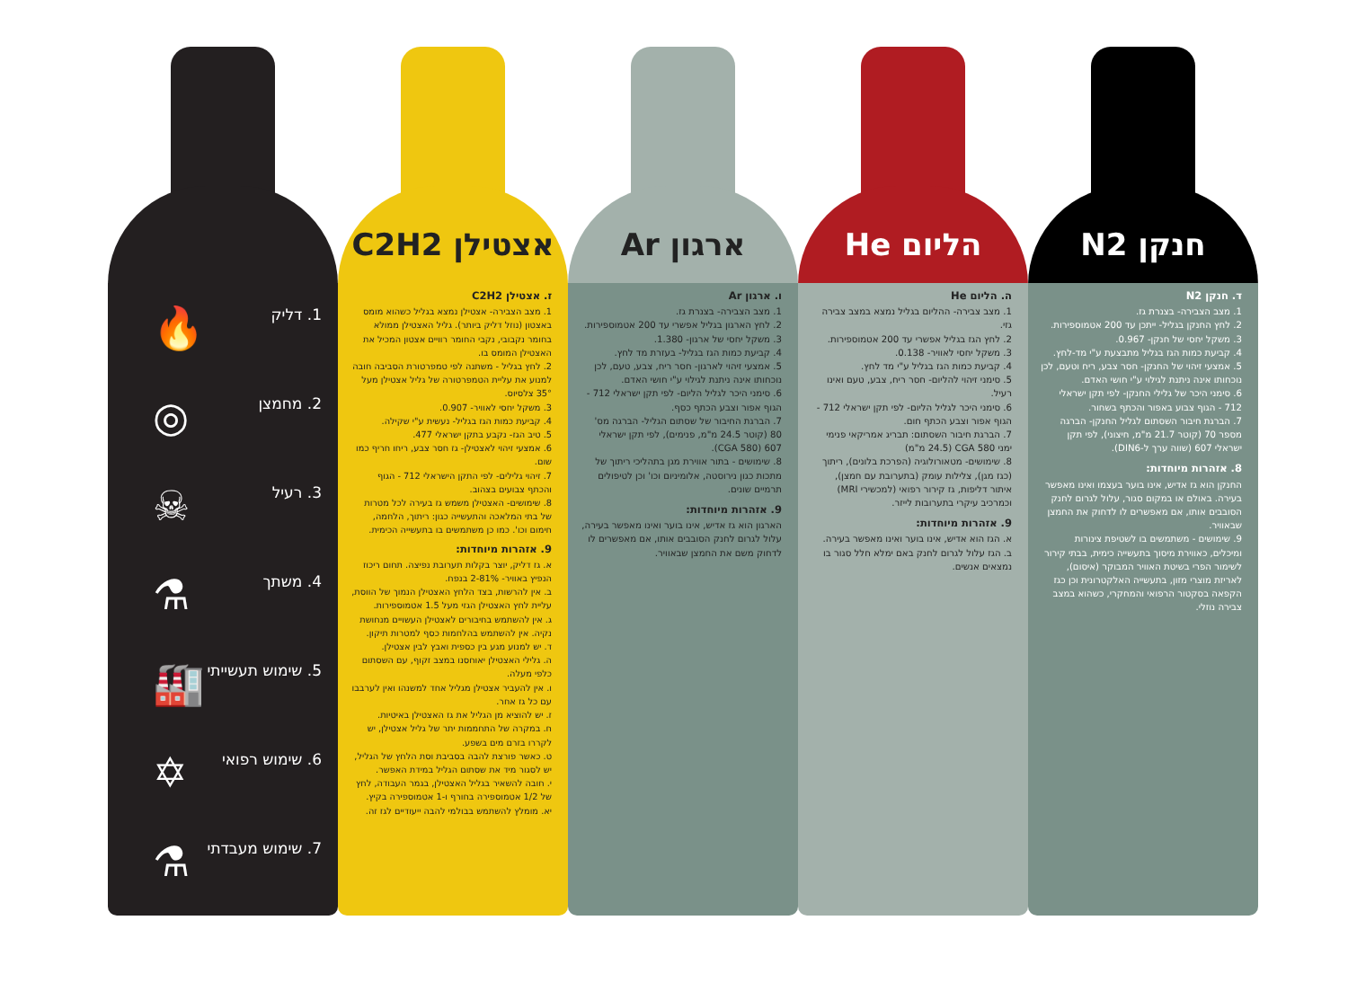חנקן N2
ד. חנקן N2
1. מצב הצבירה- בצנרת גז.
2. לחץ החנקן בגליל- ייתכן עד 200 אטמוספירות.
3. משקל יחסי של חנקן- 0.967.
4. קביעת כמות הגז בגליל מתבצעת ע"י מד-לחץ.
5. אמצעי זיהוי של החנקן- חסר צבע, ריח וטעם, לכן נוכחותו אינה ניתנת לגילוי ע"י חושי האדם.
6. סימני היכר של גלילי החנקן- לפי תקן ישראלי 712 - הגוף צבוע באפור והכתף בשחור.
7. הברגת חיבור השסתום לגליל החנקן- הברגה מספר 70 (קוטר 21.7 מ"מ, חיצוני), לפי תקן ישראלי 607 (שווה ערך ל-DIN6).
8. אזהרות מיוחדות:
החנקן הוא גז אדיש, אינו בוער בעצמו ואינו מאפשר בעירה. באולם או במקום סגור, עלול לגרום לחנק הסובבים אותו, אם מאפשרים לו לדחוק את החמצן שבאוויר.
9. שימושים - משתמשים בו לשטיפת צינורות ומיכלים, כאווירת מיסוך בתעשייה כימית, בבתי קירור לשימור הפרי בשיטת האוויר המבוקר (איסום), לאריזת מוצרי מזון, בתעשייה האלקטרונית וכן כגז הקפאה בסקטור הרפואי והמחקרי, כשהוא במצב צבירה נוזלי.
הליום He
ה. הליום He
1. מצב צבירה- ההליום בגליל נמצא במצב צבירה גזי.
2. לחץ הגז בגליל אפשרי עד 200 אטמוספירות.
3. משקל יחסי לאוויר- 0.138.
4. קביעת כמות הגז בגליל ע"י מד לחץ.
5. סימני זיהוי להליום- חסר ריח, צבע, טעם ואינו רעיל.
6. סימני היכר לגליל הליום- לפי תקן ישראלי 712 - הגוף אפור וצבע הכתף חום.
7. הברגת חיבור השסתום: תבריג אמריקאי פנימי ימני CGA 580 (24.5 מ"מ)
8. שימושים- מטאורולוגיה (הפרכת בלונים), ריתוך (כגז מגן), צלילות עומק (בתערובת עם חמצן), איתור דליפות, גז קירור רפואי (למכשירי MRI) וכמרכיב עיקרי בתערובות לייזר.
9. אזהרות מיוחדות:
א. הגז הוא אדיש, אינו בוער ואינו מאפשר בעירה.
ב. הגז עלול לגרום לחנק באם ימלא חלל סגור בו נמצאים אנשים.
ארגון Ar
ו. ארגון Ar
1. מצב הצבירה- בצנרת גז.
2. לחץ הארגון בגליל אפשרי עד 200 אטמוספירות.
3. משקל יחסי של ארגון- 1.380.
4. קביעת כמות הגז בגליל- בעזרת מד לחץ.
5. אמצעי זיהוי לארגון- חסר ריח, צבע, טעם, לכן נוכחותו אינה ניתנת לגילוי ע"י חושי האדם.
6. סימני היכר לגליל הליום- לפי תקן ישראלי 712 - הגוף אפור וצבע הכתף כסף.
7. הברגת החיבור של שסתום הגליל- הברגה מס' 80 (קוטר 24.5 מ"מ, פנימים), לפי תקן ישראלי 607 (CGA 580).
8. שימושים - בתור אווירת מגן בתהליכי ריתוך של מתכות כגון נירוסטה, אלומיניום וכו' וכן לטיפולים תרמיים שונים.
9. אזהרות מיוחדות:
הארגון הוא גז אדיש, אינו בוער ואינו מאפשר בעירה, עלול לגרום לחנק הסובבים אותו, אם מאפשרים לו לדחוק משם את החמצן שבאוויר.
אצטילן C2H2
ז. אצטילן C2H2
1. מצב הצבירה- אצטילן נמצא בגליל כשהוא מומס באצטון (נוזל דליק ביותר). גליל האצטילן ממולא בחומר נקבובי, נקבי החומר רוויים אצטון המכיל את האצטילן המומס בו.
2. לחץ בגליל - משתנה לפי טמפרטורת הסביבה חובה למנוע את עליית הטמפרטורה של גליל אצטילן מעל 35° צלסיוס.
3. משקל יחסי לאוויר- 0.907.
4. קביעת כמות הגז בגליל- נעשית ע"י שקילה.
5. טיב הגז- נקבע בתקן ישראלי 477.
6. אמצעי זיהוי לאצטילן- גז חסר צבע, ריחו חריף כמו שום.
7. זיהוי גלילים- לפי התקן הישראלי 712 - הגוף והכתף צבועים בצהוב.
8. שימושים- האצטילן משמש גז בעירה לכל מטרות של בתי המלאכה והתעשייה כגון: ריתוך, הלחמה, חימום וכו'. כמו כן משתמשים בו בתעשייה הכימית.
9. אזהרות מיוחדות:
א. גז דליק, יוצר בקלות תערובת נפיצה. תחום ריכוז הנפיץ באוויר- 2-81% בנפח.
ב. אין להרשות, בצד הלחץ האצטילן הנמוך של הווסת, עליית לחץ האצטילן הגזי מעל 1.5 אטמוספירות.
ג. אין להשתמש בחיבורים לאצטילן העשויים מנחושת נקיה. אין להשתמש בהלחמות כסף למטרות תיקון.
ד. יש למנוע מגע בין כספית ואבץ לבין אצטילן.
ה. גלילי האצטילן יאוחסנו במצב זקוף, עם השסתום כלפי מעלה.
ו. אין להעביר אצטילן מגליל אחד למשנהו ואין לערבבו עם כל גז אחר.
ז. יש להוציא מן הגליל את גז האצטילן באיטיות.
ח. במקרה של התחממות יתר של גליל אצטילן, יש לקררו בזרם מים בשפע.
ט. כאשר פורצת להבה בסביבת וסת הלחץ של הגליל, יש לסגור מיד את שסתום הגליל במידת האפשר.
י. חובה להשאיר בגליל האצטילן, בגמר העבודה, לחץ של 1/2 אטמוספירה בחורף ו-1 אטמוספירה בקיץ.
יא. מומלץ להשתמש בבולמי להבה ייעודיים לגז זה.
1. דליק 🔥
2. מחמצן ◎
3. רעיל ☠
4. משתך ⚗
5. שימוש תעשייתי 🏭
6. שימוש רפואי ✡
7. שימוש מעבדתי ⚗